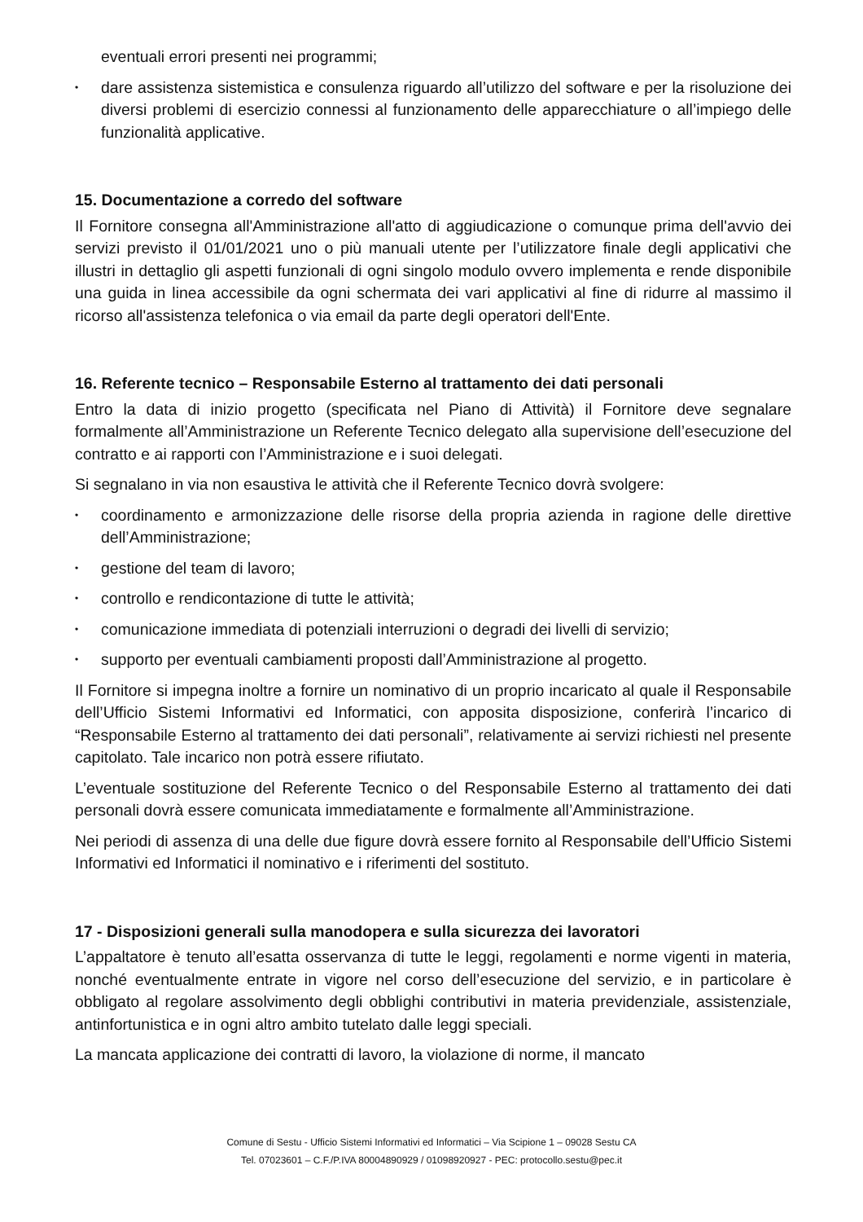eventuali errori presenti nei programmi;
• dare assistenza sistemistica e consulenza riguardo all’utilizzo del software e per la risoluzione dei diversi problemi di esercizio connessi al funzionamento delle apparecchiature o all’impiego delle funzionalità applicative.
15. Documentazione a corredo del software
Il Fornitore consegna all'Amministrazione all'atto di aggiudicazione o comunque prima dell'avvio dei servizi previsto il 01/01/2021 uno o più manuali utente per l’utilizzatore finale degli applicativi che illustri in dettaglio gli aspetti funzionali di ogni singolo modulo ovvero implementa e rende disponibile una guida in linea accessibile da ogni schermata dei vari applicativi al fine di ridurre al massimo il ricorso all'assistenza telefonica o via email da parte degli operatori dell'Ente.
16. Referente tecnico – Responsabile Esterno al trattamento dei dati personali
Entro la data di inizio progetto (specificata nel Piano di Attività) il Fornitore deve segnalare formalmente all’Amministrazione un Referente Tecnico delegato alla supervisione dell’esecuzione del contratto e ai rapporti con l’Amministrazione e i suoi delegati.
Si segnalano in via non esaustiva le attività che il Referente Tecnico dovrà svolgere:
• coordinamento e armonizzazione delle risorse della propria azienda in ragione delle direttive dell’Amministrazione;
• gestione del team di lavoro;
• controllo e rendicontazione di tutte le attività;
• comunicazione immediata di potenziali interruzioni o degradi dei livelli di servizio;
• supporto per eventuali cambiamenti proposti dall’Amministrazione al progetto.
Il Fornitore si impegna inoltre a fornire un nominativo di un proprio incaricato al quale il Responsabile dell’Ufficio Sistemi Informativi ed Informatici, con apposita disposizione, conferirà l’incarico di “Responsabile Esterno al trattamento dei dati personali”, relativamente ai servizi richiesti nel presente capitolato. Tale incarico non potrà essere rifiutato.
L’eventuale sostituzione del Referente Tecnico o del Responsabile Esterno al trattamento dei dati personali dovrà essere comunicata immediatamente e formalmente all’Amministrazione.
Nei periodi di assenza di una delle due figure dovrà essere fornito al Responsabile dell’Ufficio Sistemi Informativi ed Informatici il nominativo e i riferimenti del sostituto.
17 - Disposizioni generali sulla manodopera e sulla sicurezza dei lavoratori
L’appaltatore è tenuto all’esatta osservanza di tutte le leggi, regolamenti e norme vigenti in materia, nonché eventualmente entrate in vigore nel corso dell’esecuzione del servizio, e in particolare è obbligato al regolare assolvimento degli obblighi contributivi in materia previdenziale, assistenziale, antinfortunistica e in ogni altro ambito tutelato dalle leggi speciali.
La mancata applicazione dei contratti di lavoro, la violazione di norme, il mancato
Comune di Sestu - Ufficio Sistemi Informativi ed Informatici – Via Scipione 1 – 09028 Sestu CA
Tel. 07023601 – C.F./P.IVA 80004890929 / 01098920927 - PEC: protocollo.sestu@pec.it